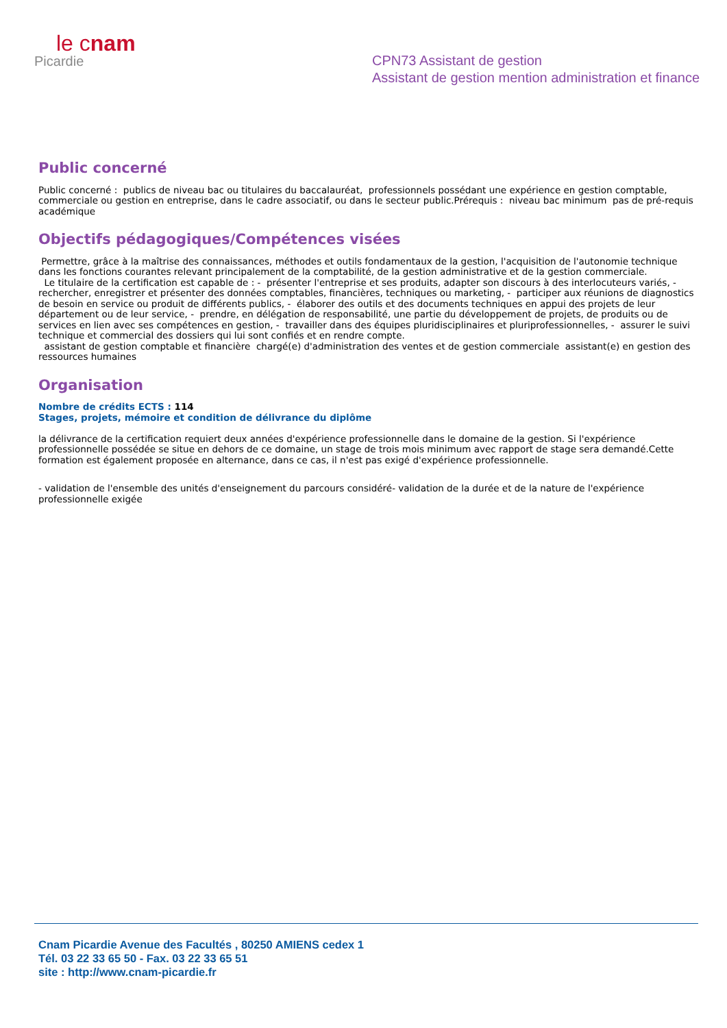le cnam
Picardie
CPN73 Assistant de gestion
Assistant de gestion mention administration et finance
Public concerné
Public concerné : publics de niveau bac ou titulaires du baccalauréat, professionnels possédant une expérience en gestion comptable, commerciale ou gestion en entreprise, dans le cadre associatif, ou dans le secteur public.Prérequis : niveau bac minimum pas de pré-requis académique
Objectifs pédagogiques/Compétences visées
Permettre, grâce à la maîtrise des connaissances, méthodes et outils fondamentaux de la gestion, l'acquisition de l'autonomie technique dans les fonctions courantes relevant principalement de la comptabilité, de la gestion administrative et de la gestion commerciale.
Le titulaire de la certification est capable de : - présenter l'entreprise et ses produits, adapter son discours à des interlocuteurs variés, - rechercher, enregistrer et présenter des données comptables, financières, techniques ou marketing, - participer aux réunions de diagnostics de besoin en service ou produit de différents publics, - élaborer des outils et des documents techniques en appui des projets de leur département ou de leur service, - prendre, en délégation de responsabilité, une partie du développement de projets, de produits ou de services en lien avec ses compétences en gestion, - travailler dans des équipes pluridisciplinaires et pluriprofessionnelles, - assurer le suivi technique et commercial des dossiers qui lui sont confiés et en rendre compte.
assistant de gestion comptable et financière chargé(e) d'administration des ventes et de gestion commerciale assistant(e) en gestion des ressources humaines
Organisation
Nombre de crédits ECTS : 114
Stages, projets, mémoire et condition de délivrance du diplôme
la délivrance de la certification requiert deux années d'expérience professionnelle dans le domaine de la gestion. Si l'expérience professionnelle possédée se situe en dehors de ce domaine, un stage de trois mois minimum avec rapport de stage sera demandé.Cette formation est également proposée en alternance, dans ce cas, il n'est pas exigé d'expérience professionnelle.
- validation de l'ensemble des unités d'enseignement du parcours considéré- validation de la durée et de la nature de l'expérience professionnelle exigée
Cnam Picardie Avenue des Facultés , 80250 AMIENS cedex 1
Tél. 03 22 33 65 50 - Fax. 03 22 33 65 51
site : http://www.cnam-picardie.fr